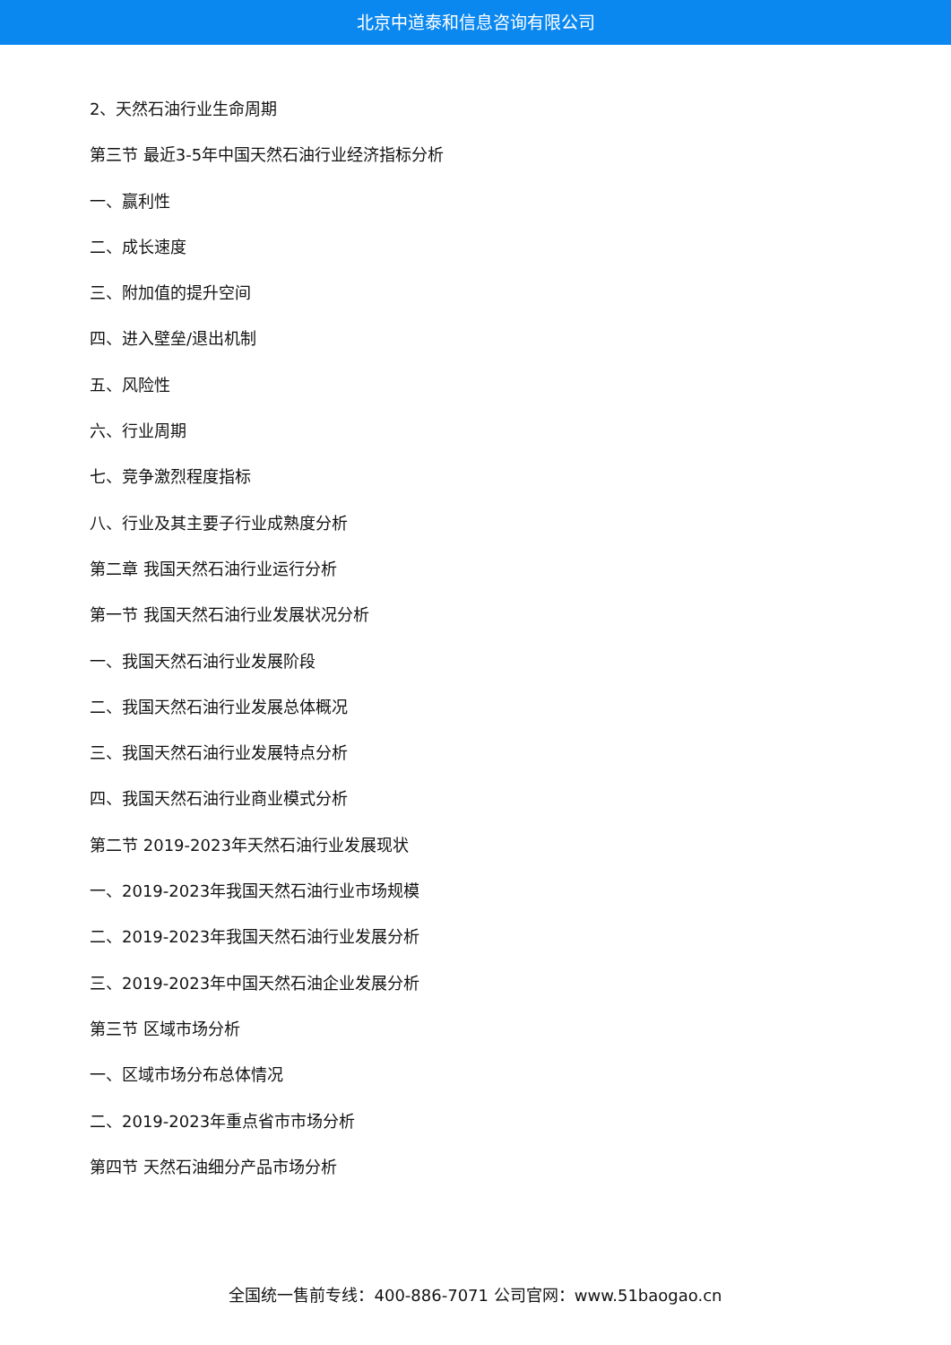北京中道泰和信息咨询有限公司
2、天然石油行业生命周期
第三节 最近3-5年中国天然石油行业经济指标分析
一、赢利性
二、成长速度
三、附加值的提升空间
四、进入壁垒/退出机制
五、风险性
六、行业周期
七、竞争激烈程度指标
八、行业及其主要子行业成熟度分析
第二章 我国天然石油行业运行分析
第一节 我国天然石油行业发展状况分析
一、我国天然石油行业发展阶段
二、我国天然石油行业发展总体概况
三、我国天然石油行业发展特点分析
四、我国天然石油行业商业模式分析
第二节 2019-2023年天然石油行业发展现状
一、2019-2023年我国天然石油行业市场规模
二、2019-2023年我国天然石油行业发展分析
三、2019-2023年中国天然石油企业发展分析
第三节 区域市场分析
一、区域市场分布总体情况
二、2019-2023年重点省市市场分析
第四节 天然石油细分产品市场分析
全国统一售前专线：400-886-7071 公司官网：www.51baogao.cn